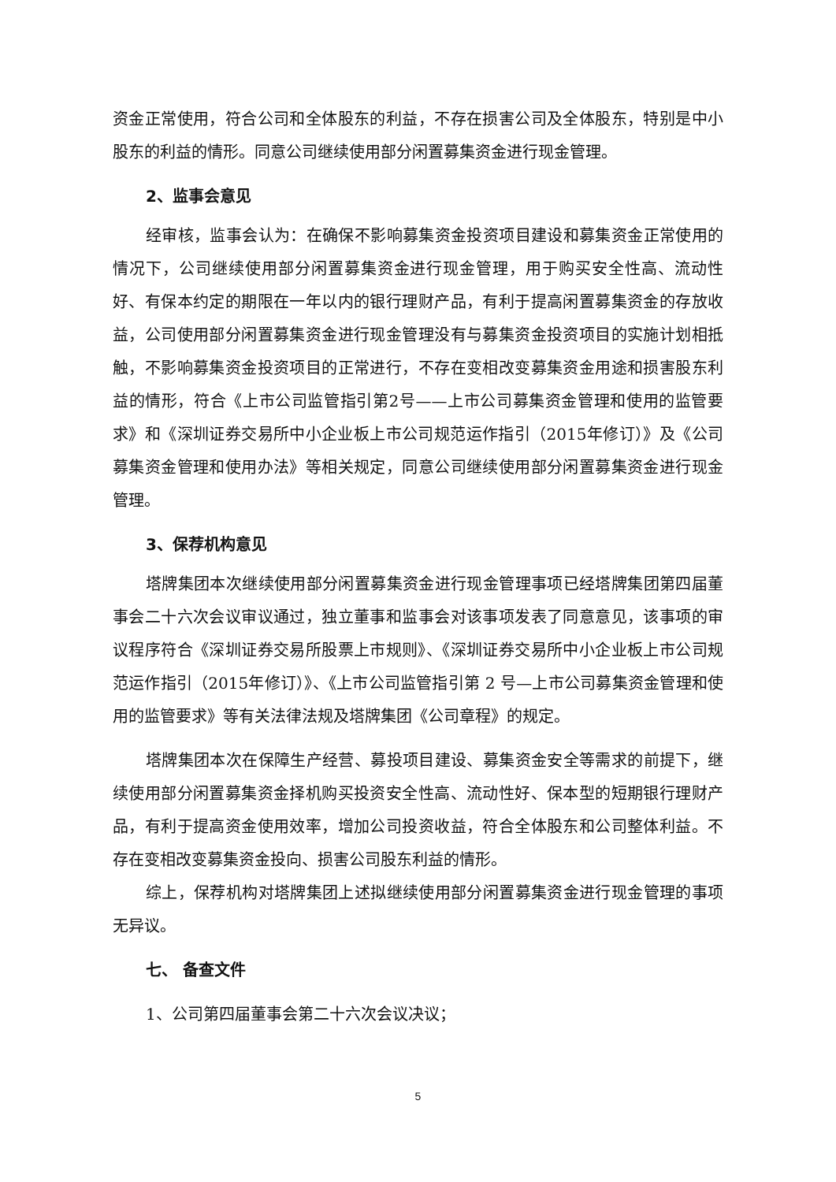资金正常使用，符合公司和全体股东的利益，不存在损害公司及全体股东，特别是中小股东的利益的情形。同意公司继续使用部分闲置募集资金进行现金管理。
2、监事会意见
经审核，监事会认为：在确保不影响募集资金投资项目建设和募集资金正常使用的情况下，公司继续使用部分闲置募集资金进行现金管理，用于购买安全性高、流动性好、有保本约定的期限在一年以内的银行理财产品，有利于提高闲置募集资金的存放收益，公司使用部分闲置募集资金进行现金管理没有与募集资金投资项目的实施计划相抵触，不影响募集资金投资项目的正常进行，不存在变相改变募集资金用途和损害股东利益的情形，符合《上市公司监管指引第2号——上市公司募集资金管理和使用的监管要求》和《深圳证券交易所中小企业板上市公司规范运作指引（2015年修订）》及《公司募集资金管理和使用办法》等相关规定，同意公司继续使用部分闲置募集资金进行现金管理。
3、保荐机构意见
塔牌集团本次继续使用部分闲置募集资金进行现金管理事项已经塔牌集团第四届董事会二十六次会议审议通过，独立董事和监事会对该事项发表了同意意见，该事项的审议程序符合《深圳证券交易所股票上市规则》、《深圳证券交易所中小企业板上市公司规范运作指引（2015年修订）》、《上市公司监管指引第 2 号—上市公司募集资金管理和使用的监管要求》等有关法律法规及塔牌集团《公司章程》的规定。
塔牌集团本次在保障生产经营、募投项目建设、募集资金安全等需求的前提下，继续使用部分闲置募集资金择机购买投资安全性高、流动性好、保本型的短期银行理财产品，有利于提高资金使用效率，增加公司投资收益，符合全体股东和公司整体利益。不存在变相改变募集资金投向、损害公司股东利益的情形。
综上，保荐机构对塔牌集团上述拟继续使用部分闲置募集资金进行现金管理的事项无异议。
七、 备查文件
1、公司第四届董事会第二十六次会议决议；
5